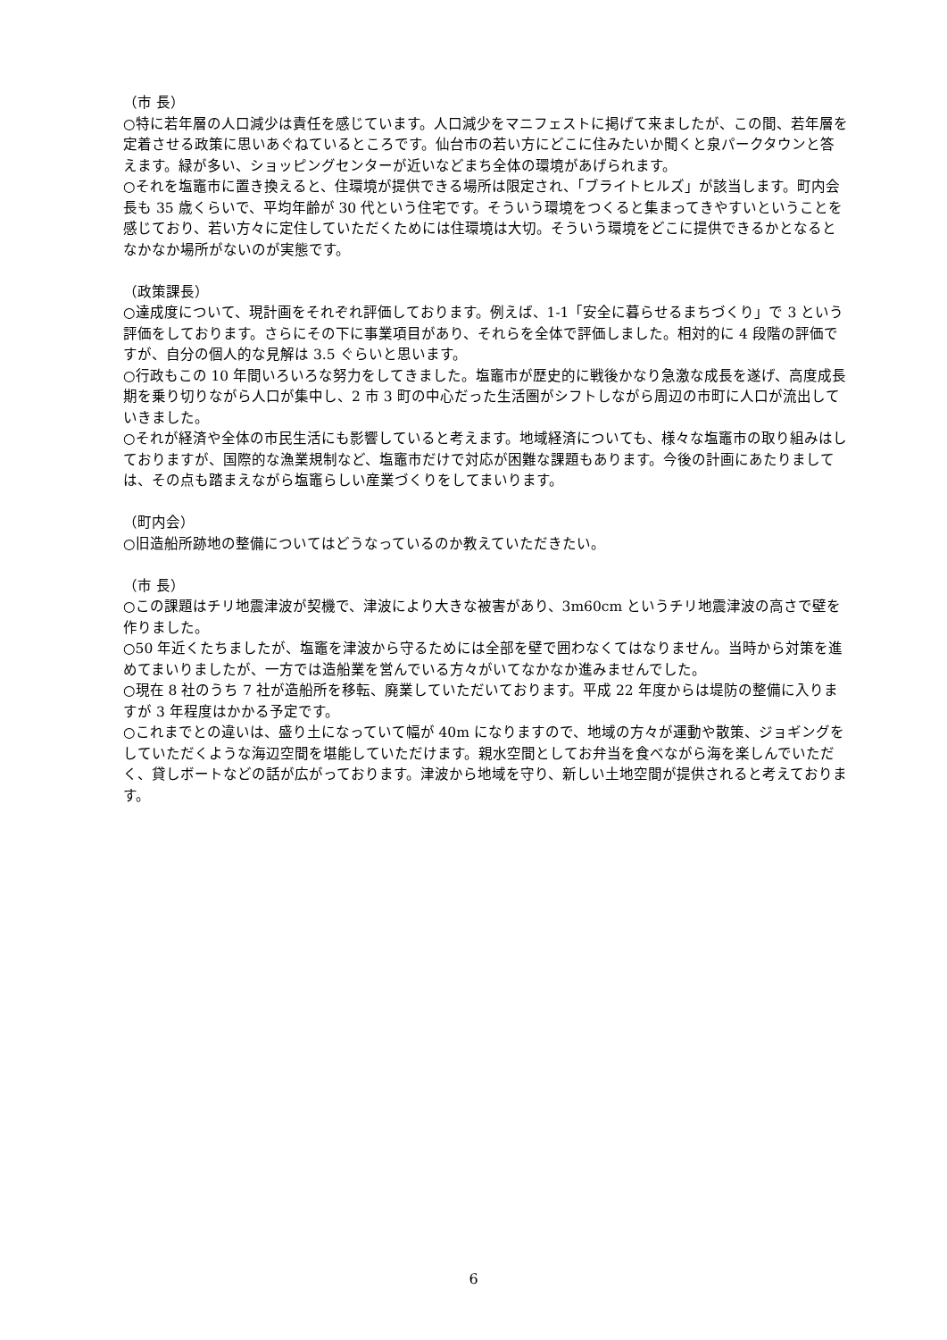（市 長）
○特に若年層の人口減少は責任を感じています。人口減少をマニフェストに掲げて来ましたが、この間、若年層を定着させる政策に思いあぐねているところです。仙台市の若い方にどこに住みたいか聞くと泉パークタウンと答えます。緑が多い、ショッピングセンターが近いなどまち全体の環境があげられます。
○それを塩竈市に置き換えると、住環境が提供できる場所は限定され、「ブライトヒルズ」が該当します。町内会長も 35 歳くらいで、平均年齢が 30 代という住宅です。そういう環境をつくると集まってきやすいということを感じており、若い方々に定住していただくためには住環境は大切。そういう環境をどこに提供できるかとなるとなかなか場所がないのが実態です。
（政策課長）
○達成度について、現計画をそれぞれ評価しております。例えば、1-1「安全に暮らせるまちづくり」で 3 という評価をしております。さらにその下に事業項目があり、それらを全体で評価しました。相対的に 4 段階の評価ですが、自分の個人的な見解は 3.5 ぐらいと思います。
○行政もこの 10 年間いろいろな努力をしてきました。塩竈市が歴史的に戦後かなり急激な成長を遂げ、高度成長期を乗り切りながら人口が集中し、2 市 3 町の中心だった生活圏がシフトしながら周辺の市町に人口が流出していきました。
○それが経済や全体の市民生活にも影響していると考えます。地域経済についても、様々な塩竈市の取り組みはしておりますが、国際的な漁業規制など、塩竈市だけで対応が困難な課題もあります。今後の計画にあたりましては、その点も踏まえながら塩竈らしい産業づくりをしてまいります。
（町内会）
○旧造船所跡地の整備についてはどうなっているのか教えていただきたい。
（市 長）
○この課題はチリ地震津波が契機で、津波により大きな被害があり、3m60cm というチリ地震津波の高さで壁を作りました。
○50 年近くたちましたが、塩竈を津波から守るためには全部を壁で囲わなくてはなりません。当時から対策を進めてまいりましたが、一方では造船業を営んでいる方々がいてなかなか進みませんでした。
○現在 8 社のうち 7 社が造船所を移転、廃業していただいております。平成 22 年度からは堤防の整備に入りますが 3 年程度はかかる予定です。
○これまでとの違いは、盛り土になっていて幅が 40m になりますので、地域の方々が運動や散策、ジョギングをしていただくような海辺空間を堪能していただけます。親水空間としてお弁当を食べながら海を楽しんでいただく、貸しボートなどの話が広がっております。津波から地域を守り、新しい土地空間が提供されると考えております。
6